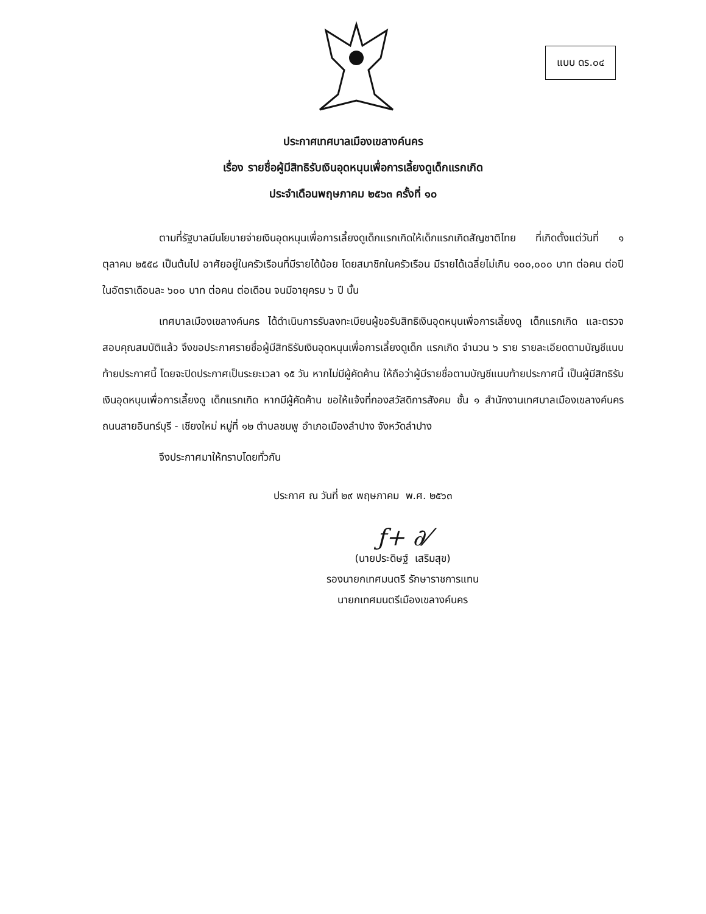แบบ ดร.๐๔
ประกาศเทศบาลเมืองเขลางค์นคร
เรื่อง รายชื่อผู้มีสิทธิรับเงินอุดหนุนเพื่อการเลี้ยงดูเด็กแรกเกิด
ประจำเดือนพฤษภาคม ๒๕๖๓ ครั้งที่ ๑๐
ตามที่รัฐบาลมีนโยบายจ่ายเงินอุดหนุนเพื่อการเลี้ยงดูเด็กแรกเกิดให้เด็กแรกเกิดสัญชาติไทย ที่เกิดตั้งแต่วันที่ ๑ ตุลาคม ๒๕๕๘ เป็นต้นไป อาศัยอยู่ในครัวเรือนที่มีรายได้น้อย โดยสมาชิกในครัวเรือน มีรายได้เฉลี่ยไม่เกิน ๑๐๐,๐๐๐ บาท ต่อคน ต่อปี ในอัตราเดือนละ ๖๐๐ บาท ต่อคน ต่อเดือน จนมีอายุครบ ๖ ปี นั้น
เทศบาลเมืองเขลางค์นคร ได้ดำเนินการรับลงทะเบียนผู้ขอรับสิทธิเงินอุดหนุนเพื่อการเลี้ยงดู เด็กแรกเกิด และตรวจสอบคุณสมบัติแล้ว จึงขอประกาศรายชื่อผู้มีสิทธิรับเงินอุดหนุนเพื่อการเลี้ยงดูเด็ก แรกเกิด จำนวน ๖ ราย รายละเอียดตามบัญชีแนบท้ายประกาศนี้ โดยจะปิดประกาศเป็นระยะเวลา ๑๕ วัน หากไม่มีผู้คัดค้าน ให้ถือว่าผู้มีรายชื่อตามบัญชีแนบท้ายประกาศนี้ เป็นผู้มีสิทธิรับเงินอุดหนุนเพื่อการเลี้ยงดู เด็กแรกเกิด หากมีผู้คัดค้าน ขอให้แจ้งที่กองสวัสดิการสังคม ชั้น ๑ สำนักงานเทศบาลเมืองเขลางค์นคร ถนนสายอินทร์บุรี - เชียงใหม่ หมู่ที่ ๑๒ ตำบลชมพู อำเภอเมืองลำปาง จังหวัดลำปาง
จึงประกาศมาให้ทราบโดยทั่วกัน
ประกาศ ณ วันที่ ๒๙ พฤษภาคม พ.ศ. ๒๕๖๓
ƒ+ ∂⁄
(นายประดิษฐ์ เสริมสุข)
รองนายกเทศมนตรี รักษาราชการแทน
นายกเทศมนตรีเมืองเขลางค์นคร